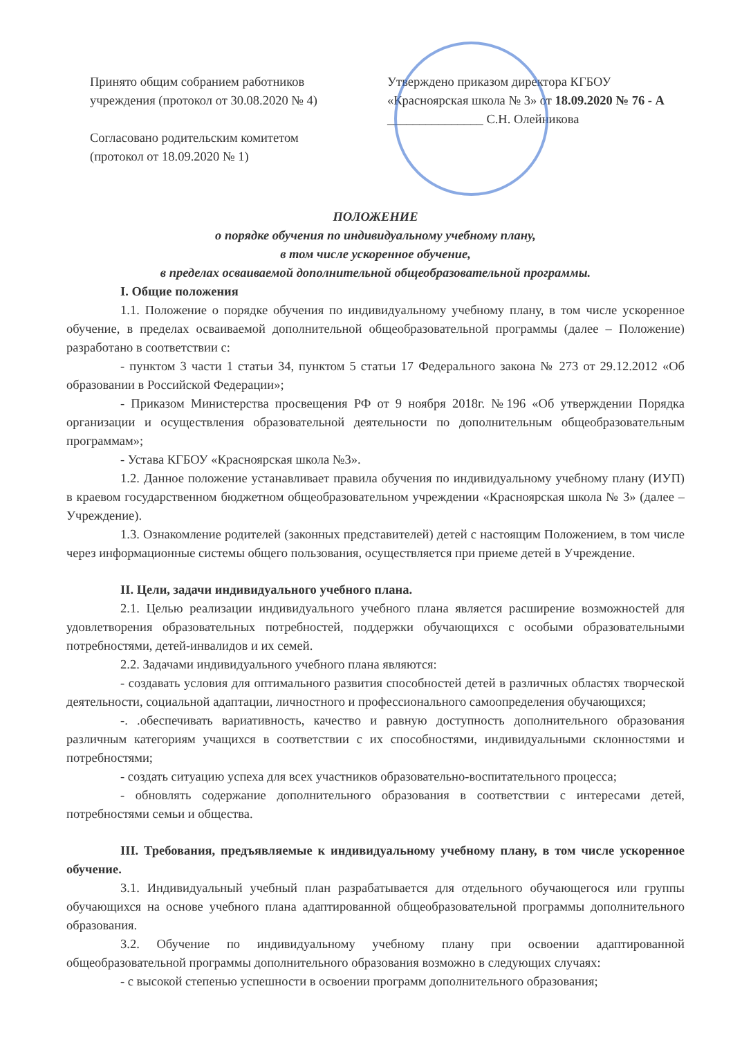Принято общим собранием работников
учреждения (протокол от 30.08.2020 № 4)
Согласовано родительским комитетом
(протокол от 18.09.2020 № 1)
Утверждено приказом директора КГБОУ
«Красноярская школа № 3» от 18.09.2020 № 76 - А
_______________ С.Н. Олейникова
ПОЛОЖЕНИЕ
о порядке обучения по индивидуальному учебному плану,
в том числе ускоренное обучение,
в пределах осваиваемой дополнительной общеобразовательной программы.
I. Общие положения
1.1. Положение о порядке обучения по индивидуальному учебному плану, в том числе ускоренное обучение, в пределах осваиваемой дополнительной общеобразовательной программы (далее – Положение) разработано в соответствии с:
- пунктом 3 части 1 статьи 34, пунктом 5 статьи 17 Федерального закона № 273 от 29.12.2012 «Об образовании в Российской Федерации»;
- Приказом Министерства просвещения РФ от 9 ноября 2018г. №196 «Об утверждении Порядка организации и осуществления образовательной деятельности по дополнительным общеобразовательным программам»;
- Устава КГБОУ «Красноярская школа №3».
1.2. Данное положение устанавливает правила обучения по индивидуальному учебному плану (ИУП) в краевом государственном бюджетном общеобразовательном учреждении «Красноярская школа № 3» (далее – Учреждение).
1.3. Ознакомление родителей (законных представителей) детей с настоящим Положением, в том числе через информационные системы общего пользования, осуществляется при приеме детей в Учреждение.
II. Цели, задачи индивидуального учебного плана.
2.1. Целью реализации индивидуального учебного плана является расширение возможностей для удовлетворения образовательных потребностей, поддержки обучающихся с особыми образовательными потребностями, детей-инвалидов и их семей.
2.2. Задачами индивидуального учебного плана являются:
- создавать условия для оптимального развития способностей детей в различных областях творческой деятельности, социальной адаптации, личностного и профессионального самоопределения обучающихся;
-. .обеспечивать вариативность, качество и равную доступность дополнительного образования различным категориям учащихся в соответствии с их способностями, индивидуальными склонностями и потребностями;
- создать ситуацию успеха для всех участников образовательно-воспитательного процесса;
- обновлять содержание дополнительного образования в соответствии с интересами детей, потребностями семьи и общества.
III. Требования, предъявляемые к индивидуальному учебному плану, в том числе ускоренное обучение.
3.1. Индивидуальный учебный план разрабатывается для отдельного обучающегося или группы обучающихся на основе учебного плана адаптированной общеобразовательной программы дополнительного образования.
3.2. Обучение по индивидуальному учебному плану при освоении адаптированной общеобразовательной программы дополнительного образования возможно в следующих случаях:
- с высокой степенью успешности в освоении программ дополнительного образования;